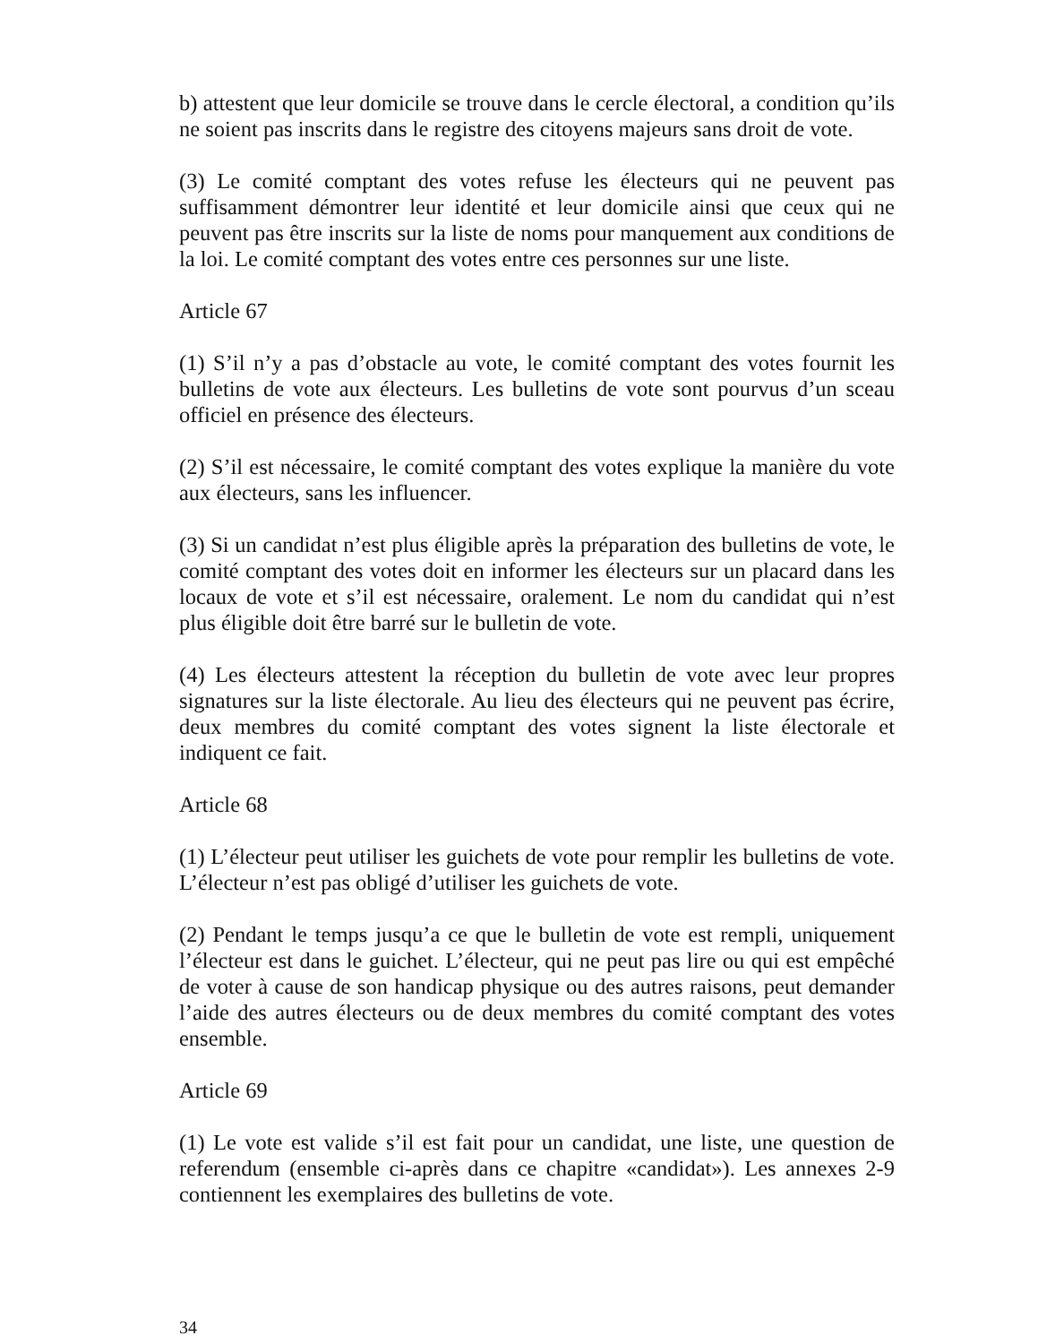b) attestent que leur domicile se trouve dans le cercle électoral, a condition qu’ils ne soient pas inscrits dans le registre des citoyens majeurs sans droit de vote.
(3) Le comité comptant des votes refuse les électeurs qui ne peuvent pas suffisamment démontrer leur identité et leur domicile ainsi que ceux qui ne peuvent pas être inscrits sur la liste de noms pour manquement aux conditions de la loi. Le comité comptant des votes entre ces personnes sur une liste.
Article 67
(1) S’il n’y a pas d’obstacle au vote, le comité comptant des votes fournit les bulletins de vote aux électeurs. Les bulletins de vote sont pourvus d’un sceau officiel en présence des électeurs.
(2) S’il est nécessaire, le comité comptant des votes explique la manière du vote aux électeurs, sans les influencer.
(3) Si un candidat n’est plus éligible après la préparation des bulletins de vote, le comité comptant des votes doit en informer les électeurs sur un placard dans les locaux de vote et s’il est nécessaire, oralement. Le nom du candidat qui n’est plus éligible doit être barré sur le bulletin de vote.
(4) Les électeurs attestent la réception du bulletin de vote avec leur propres signatures sur la liste électorale. Au lieu des électeurs qui ne peuvent pas écrire, deux membres du comité comptant des votes signent la liste électorale et indiquent ce fait.
Article 68
(1) L’électeur peut utiliser les guichets de vote pour remplir les bulletins de vote. L’électeur n’est pas obligé d’utiliser les guichets de vote.
(2) Pendant le temps jusqu’a ce que le bulletin de vote est rempli, uniquement l’électeur est dans le guichet. L’électeur, qui ne peut pas lire ou qui est empêché de voter à cause de son handicap physique ou des autres raisons, peut demander l’aide des autres électeurs ou de deux membres du comité comptant des votes ensemble.
Article 69
(1) Le vote est valide s’il est fait pour un candidat, une liste, une question de referendum (ensemble ci-après dans ce chapitre «candidat»). Les annexes 2-9 contiennent les exemplaires des bulletins de vote.
34